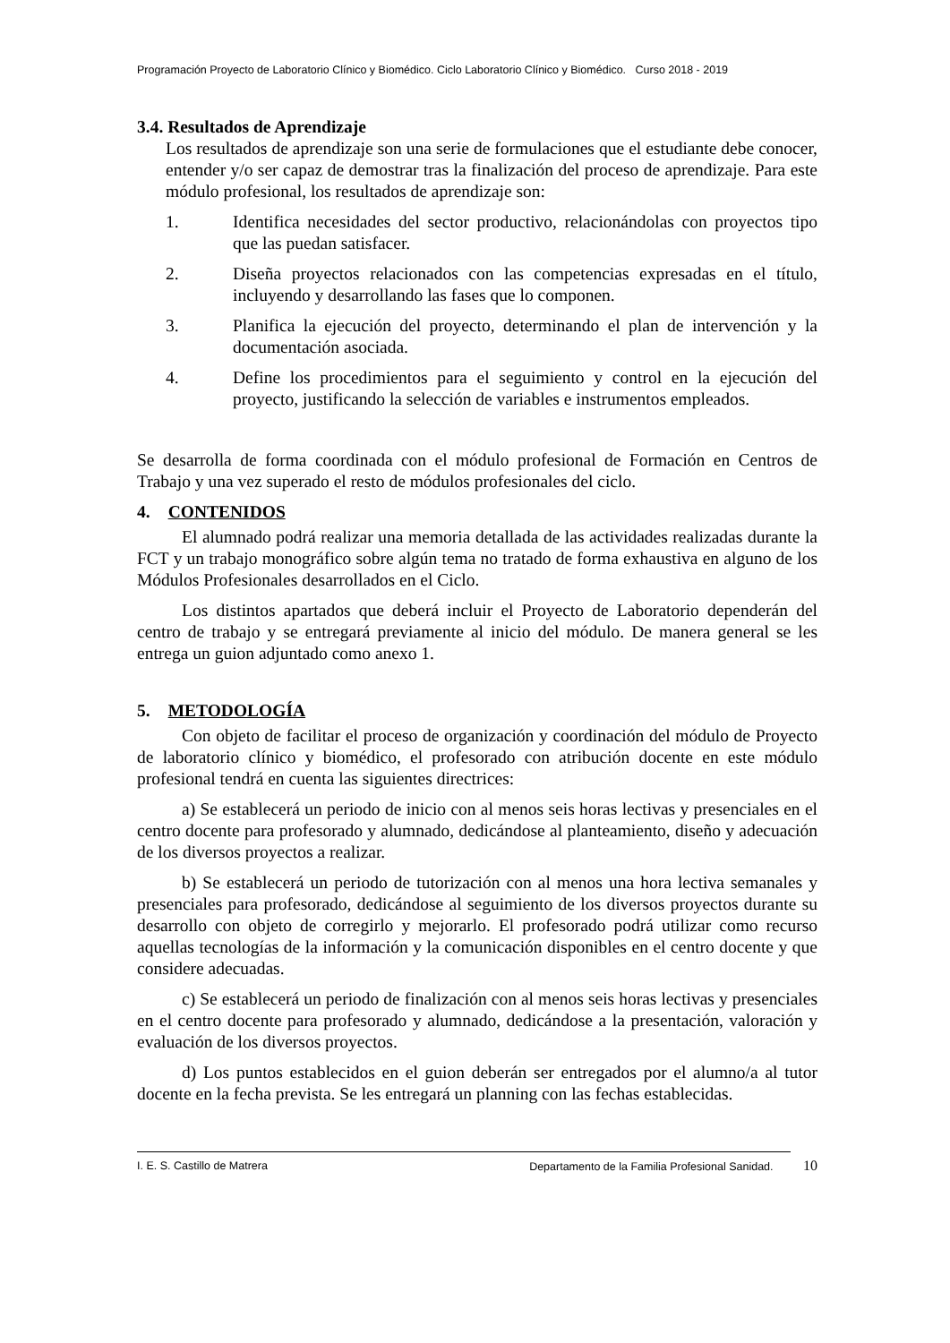Programación Proyecto de Laboratorio Clínico y Biomédico. Ciclo Laboratorio Clínico y Biomédico. Curso 2018 - 2019
3.4. Resultados de Aprendizaje
Los resultados de aprendizaje son una serie de formulaciones que el estudiante debe conocer, entender y/o ser capaz de demostrar tras la finalización del proceso de aprendizaje. Para este módulo profesional, los resultados de aprendizaje son:
1. Identifica necesidades del sector productivo, relacionándolas con proyectos tipo que las puedan satisfacer.
2. Diseña proyectos relacionados con las competencias expresadas en el título, incluyendo y desarrollando las fases que lo componen.
3. Planifica la ejecución del proyecto, determinando el plan de intervención y la documentación asociada.
4. Define los procedimientos para el seguimiento y control en la ejecución del proyecto, justificando la selección de variables e instrumentos empleados.
Se desarrolla de forma coordinada con el módulo profesional de Formación en Centros de Trabajo y una vez superado el resto de módulos profesionales del ciclo.
4. CONTENIDOS
El alumnado podrá realizar una memoria detallada de las actividades realizadas durante la FCT y un trabajo monográfico sobre algún tema no tratado de forma exhaustiva en alguno de los Módulos Profesionales desarrollados en el Ciclo.
Los distintos apartados que deberá incluir el Proyecto de Laboratorio dependerán del centro de trabajo y se entregará previamente al inicio del módulo. De manera general se les entrega un guion adjuntado como anexo 1.
5. METODOLOGÍA
Con objeto de facilitar el proceso de organización y coordinación del módulo de Proyecto de laboratorio clínico y biomédico, el profesorado con atribución docente en este módulo profesional tendrá en cuenta las siguientes directrices:
a) Se establecerá un periodo de inicio con al menos seis horas lectivas y presenciales en el centro docente para profesorado y alumnado, dedicándose al planteamiento, diseño y adecuación de los diversos proyectos a realizar.
b) Se establecerá un periodo de tutorización con al menos una hora lectiva semanales y presenciales para profesorado, dedicándose al seguimiento de los diversos proyectos durante su desarrollo con objeto de corregirlo y mejorarlo. El profesorado podrá utilizar como recurso aquellas tecnologías de la información y la comunicación disponibles en el centro docente y que considere adecuadas.
c) Se establecerá un periodo de finalización con al menos seis horas lectivas y presenciales en el centro docente para profesorado y alumnado, dedicándose a la presentación, valoración y evaluación de los diversos proyectos.
d) Los puntos establecidos en el guion deberán ser entregados por el alumno/a al tutor docente en la fecha prevista. Se les entregará un planning con las fechas establecidas.
I. E. S. Castillo de Matrera Departamento de la Familia Profesional Sanidad. 10